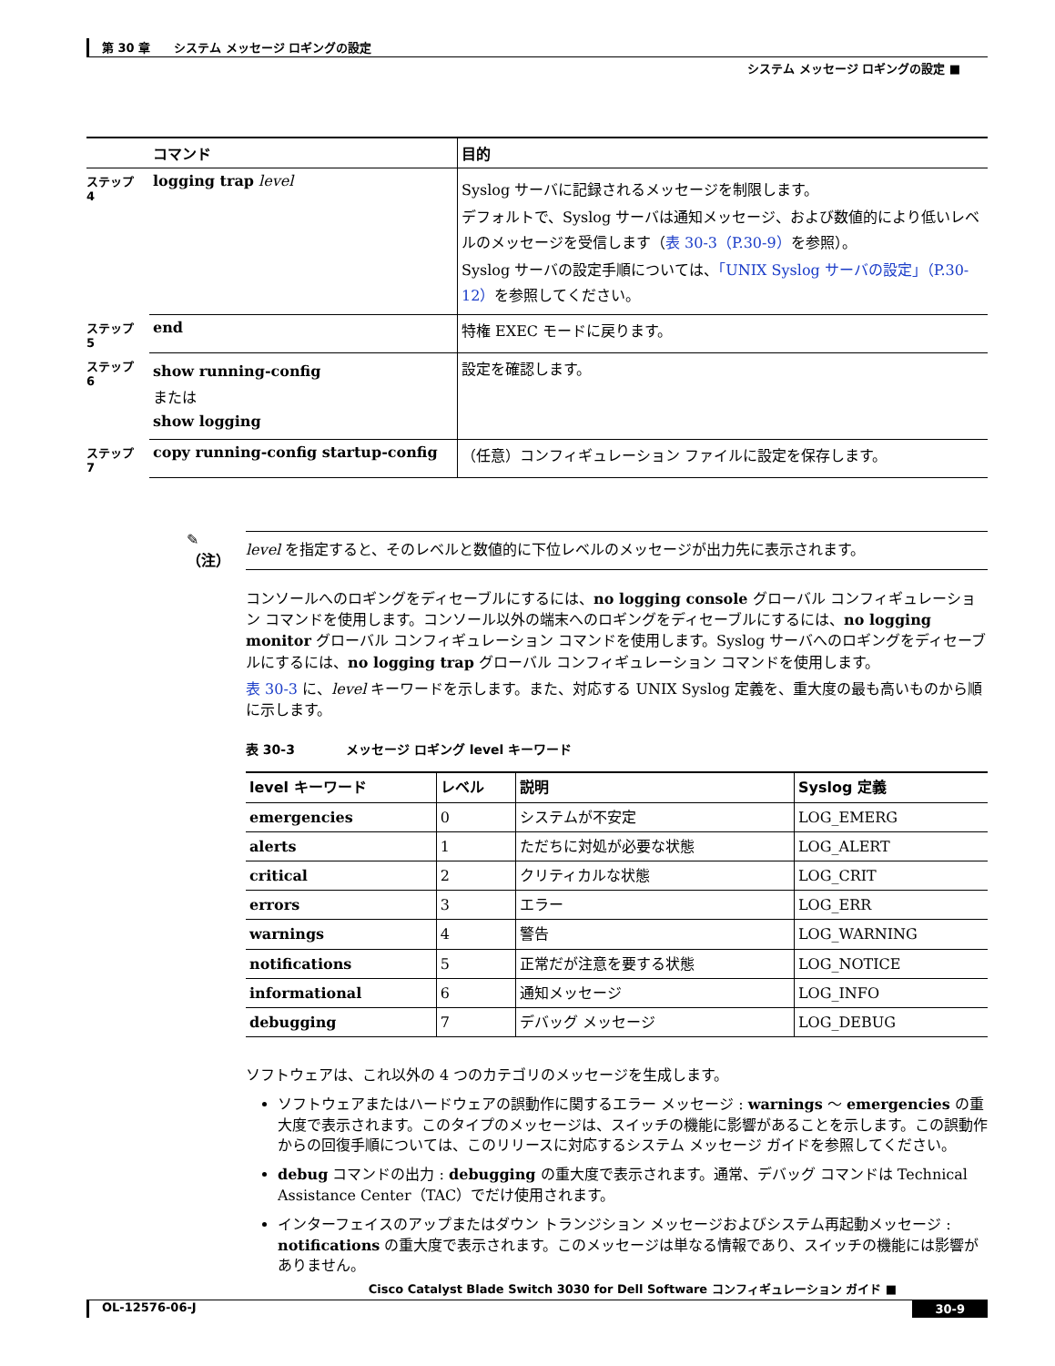第 30 章　　システム メッセージ ロギングの設定
システム メッセージ ロギングの設定 ■
| | コマンド | 目的 |
| --- | --- | --- |
| ステップ 4 | logging trap level | Syslog サーバに記録されるメッセージを制限します。 デフォルトで、Syslog サーバは通知メッセージ、および数値的により低いレベルのメッセージを受信します（ 表 30-3（P.30-9） を参照）。 Syslog サーバの設定手順については、 「UNIX Syslog サーバの設定」（P.30-12） を参照してください。 |
| ステップ 5 | end | 特権 EXEC モードに戻ります。 |
| ステップ 6 | show running-config または show logging | 設定を確認します。 |
| ステップ 7 | copy running-config startup-config | （任意）コンフィギュレーション ファイルに設定を保存します。 |
✎
（注）
level を指定すると、そのレベルと数値的に下位レベルのメッセージが出力先に表示されます。
コンソールへのロギングをディセーブルにするには、no logging console グローバル コンフィギュレーション コマンドを使用します。コンソール以外の端末へのロギングをディセーブルにするには、no logging monitor グローバル コンフィギュレーション コマンドを使用します。Syslog サーバへのロギングをディセーブルにするには、no logging trap グローバル コンフィギュレーション コマンドを使用します。
表 30-3 に、level キーワードを示します。また、対応する UNIX Syslog 定義を、重大度の最も高いものから順に示します。
表 30-3　　　　メッセージ ロギング level キーワード
| level キーワード | レベル | 説明 | Syslog 定義 |
| --- | --- | --- | --- |
| emergencies | 0 | システムが不安定 | LOG_EMERG |
| alerts | 1 | ただちに対処が必要な状態 | LOG_ALERT |
| critical | 2 | クリティカルな状態 | LOG_CRIT |
| errors | 3 | エラー | LOG_ERR |
| warnings | 4 | 警告 | LOG_WARNING |
| notifications | 5 | 正常だが注意を要する状態 | LOG_NOTICE |
| informational | 6 | 通知メッセージ | LOG_INFO |
| debugging | 7 | デバッグ メッセージ | LOG_DEBUG |
ソフトウェアは、これ以外の 4 つのカテゴリのメッセージを生成します。
ソフトウェアまたはハードウェアの誤動作に関するエラー メッセージ : warnings ～ emergencies の重大度で表示されます。このタイプのメッセージは、スイッチの機能に影響があることを示します。この誤動作からの回復手順については、このリリースに対応するシステム メッセージ ガイドを参照してください。
debug コマンドの出力 : debugging の重大度で表示されます。通常、デバッグ コマンドは Technical Assistance Center（TAC）でだけ使用されます。
インターフェイスのアップまたはダウン トランジション メッセージおよびシステム再起動メッセージ : notifications の重大度で表示されます。このメッセージは単なる情報であり、スイッチの機能には影響がありません。
Cisco Catalyst Blade Switch 3030 for Dell Software コンフィギュレーション ガイド ■
OL-12576-06-J 30-9